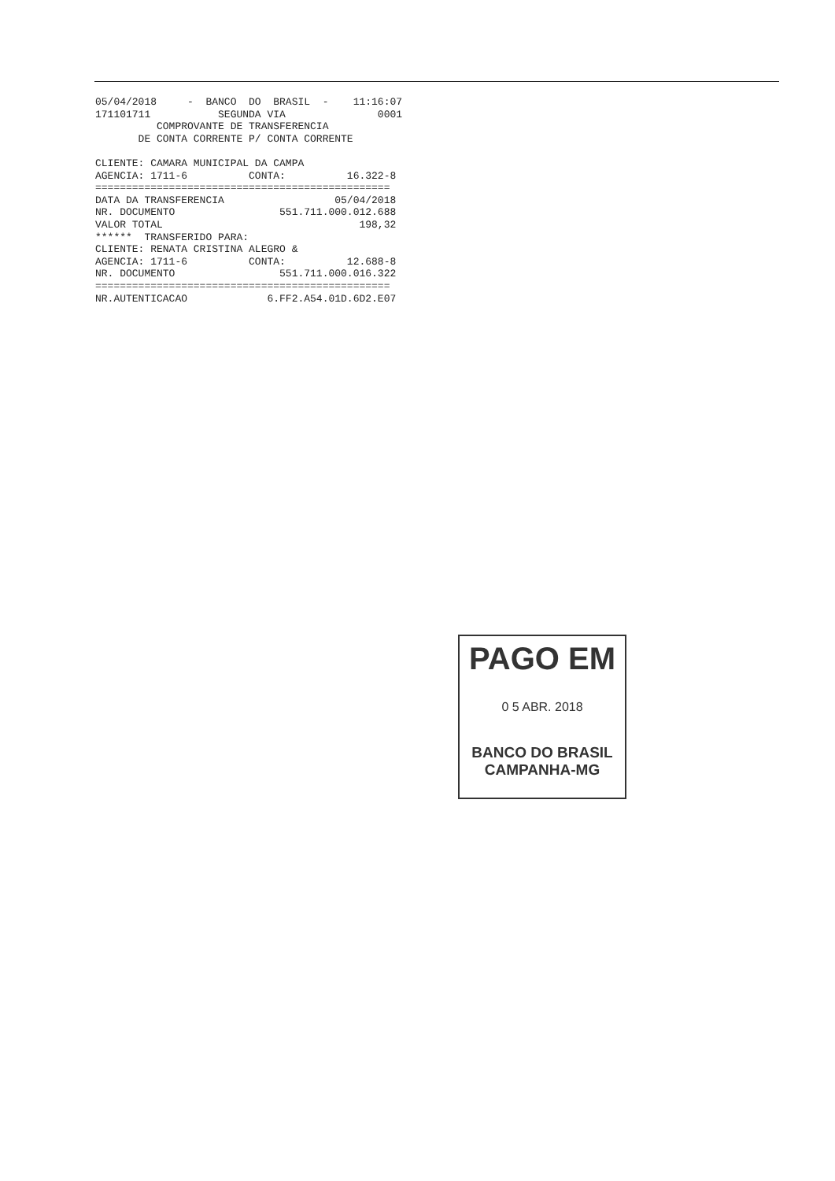05/04/2018     -  BANCO  DO  BRASIL  -    11:16:07
171101711           SEGUNDA VIA               0001
          COMPROVANTE DE TRANSFERENCIA
       DE CONTA CORRENTE P/ CONTA CORRENTE

CLIENTE: CAMARA MUNICIPAL DA CAMPA
AGENCIA: 1711-6          CONTA:          16.322-8
================================================
DATA DA TRANSFERENCIA                  05/04/2018
NR. DOCUMENTO                 551.711.000.012.688
VALOR TOTAL                                198,32
******  TRANSFERIDO PARA:
CLIENTE: RENATA CRISTINA ALEGRO &
AGENCIA: 1711-6          CONTA:          12.688-8
NR. DOCUMENTO                 551.711.000.016.322
================================================
NR.AUTENTICACAO             6.FF2.A54.01D.6D2.E07
PAGO EM
0 5 ABR. 2018
BANCO DO BRASIL
CAMPANHA-MG